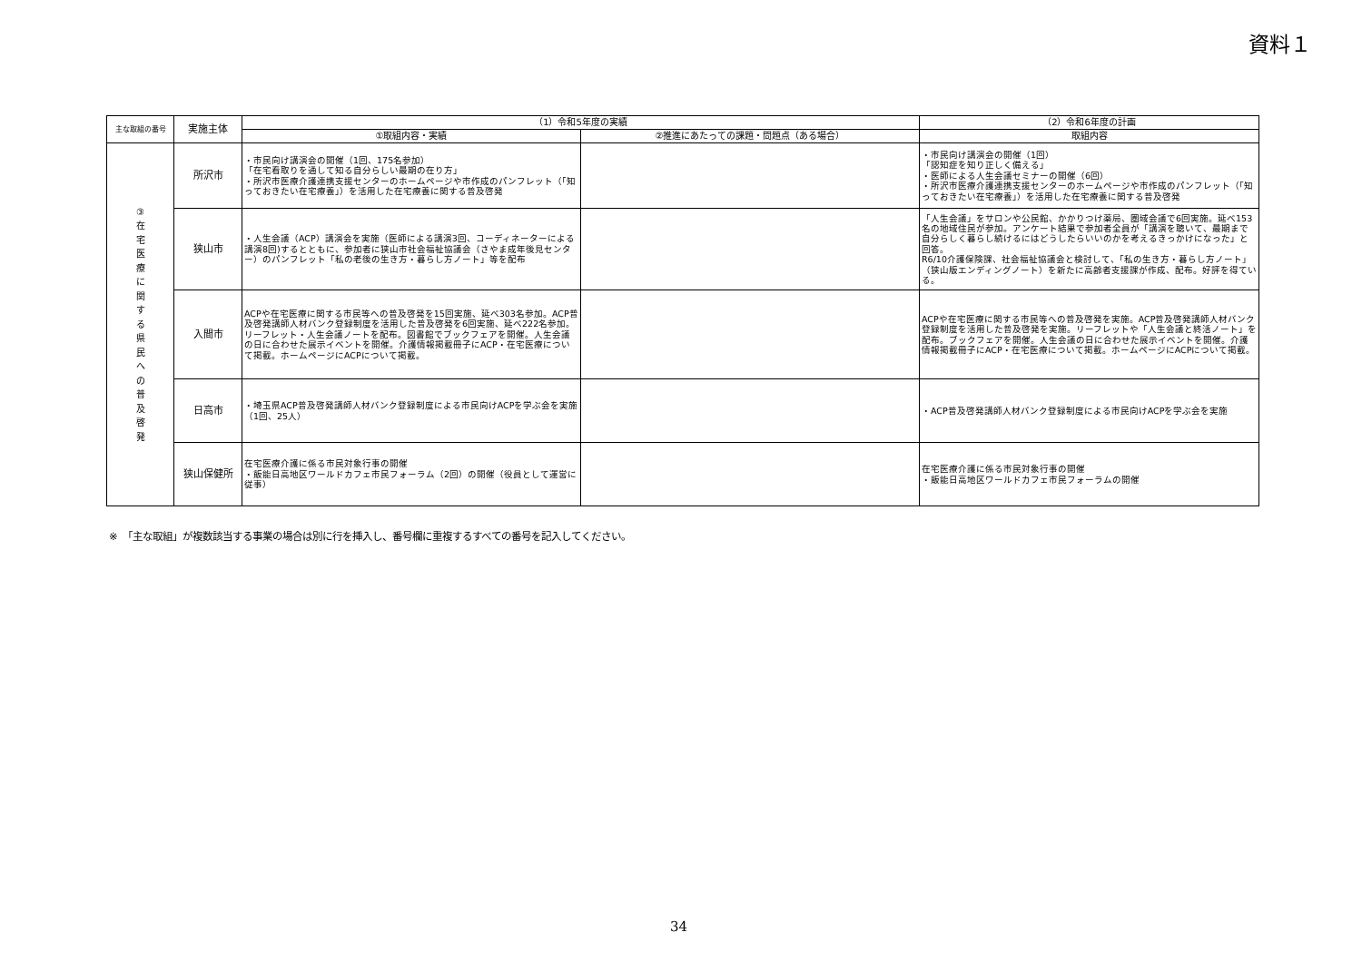資料１
| 主な取組の番号 | 実施主体 | （1）令和5年度の実績 | | （2）令和6年度の計画 |
| --- | --- | --- | --- | --- |
| | | ①取組内容・実績 | ②推進にあたっての課題・問題点（ある場合） | 取組内容 |
| ③ 在 宅 医 療 に 関 す る 県 民 へ の 普 及 啓 発 | 所沢市 | ・市民向け講演会の開催（1回、175名参加） 「在宅看取りを通して知る自分らしい最期の在り方」 ・所沢市医療介護連携支援センターのホームページや市作成のパンフレット（「知っておきたい在宅療養」）を活用した在宅療養に関する普及啓発 | | ・市民向け講演会の開催（1回） 「認知症を知り正しく備える」 ・医師による人生会議セミナーの開催（6回） ・所沢市医療介護連携支援センターのホームページや市作成のパンフレット（「知っておきたい在宅療養」）を活用した在宅療養に関する普及啓発 |
| | 狭山市 | ・人生会議（ACP）講演会を実施（医師による講演3回、コーディネーターによる講演8回)するとともに、参加者に狭山市社会福祉協議会（さやま成年後見センター）のパンフレット「私の老後の生き方・暮らし方ノート」等を配布 | | 「人生会議」をサロンや公民館、かかりつけ薬局、圏域会議で6回実施。延べ153名の地域住民が参加。アンケート結果で参加者全員が「講演を聴いて、最期まで自分らしく暮らし続けるにはどうしたらいいのかを考えるきっかけになった」と回答。 R6/10介護保険課、社会福祉協議会と検討して、「私の生き方・暮らし方ノート」（狭山版エンディングノート）を新たに高齢者支援課が作成、配布。好評を得ている。 |
| | 入間市 | ACPや在宅医療に関する市民等への普及啓発を15回実施、延べ303名参加。ACP普及啓発講師人材バンク登録制度を活用した普及啓発を6回実施、延べ222名参加。リーフレット・人生会議ノートを配布。図書館でブックフェアを開催。人生会議の日に合わせた展示イベントを開催。介護情報掲載冊子にACP・在宅医療について掲載。ホームページにACPについて掲載。 | | ACPや在宅医療に関する市民等への普及啓発を実施。ACP普及啓発講師人材バンク登録制度を活用した普及啓発を実施。リーフレットや「人生会議と終活ノート」を配布。ブックフェアを開催。人生会議の日に合わせた展示イベントを開催。介護情報掲載冊子にACP・在宅医療について掲載。ホームページにACPについて掲載。 |
| | 日高市 | ・埼玉県ACP普及啓発講師人材バンク登録制度による市民向けACPを学ぶ会を実施（1回、25人） | | ・ACP普及啓発講師人材バンク登録制度による市民向けACPを学ぶ会を実施 |
| | 狭山保健所 | 在宅医療介護に係る市民対象行事の開催 ・飯能日高地区ワールドカフェ市民フォーラム（2回）の開催（役員として運営に従事） | | 在宅医療介護に係る市民対象行事の開催 ・飯能日高地区ワールドカフェ市民フォーラムの開催 |
※　「主な取組」が複数該当する事業の場合は別に行を挿入し、番号欄に重複するすべての番号を記入してください。
34